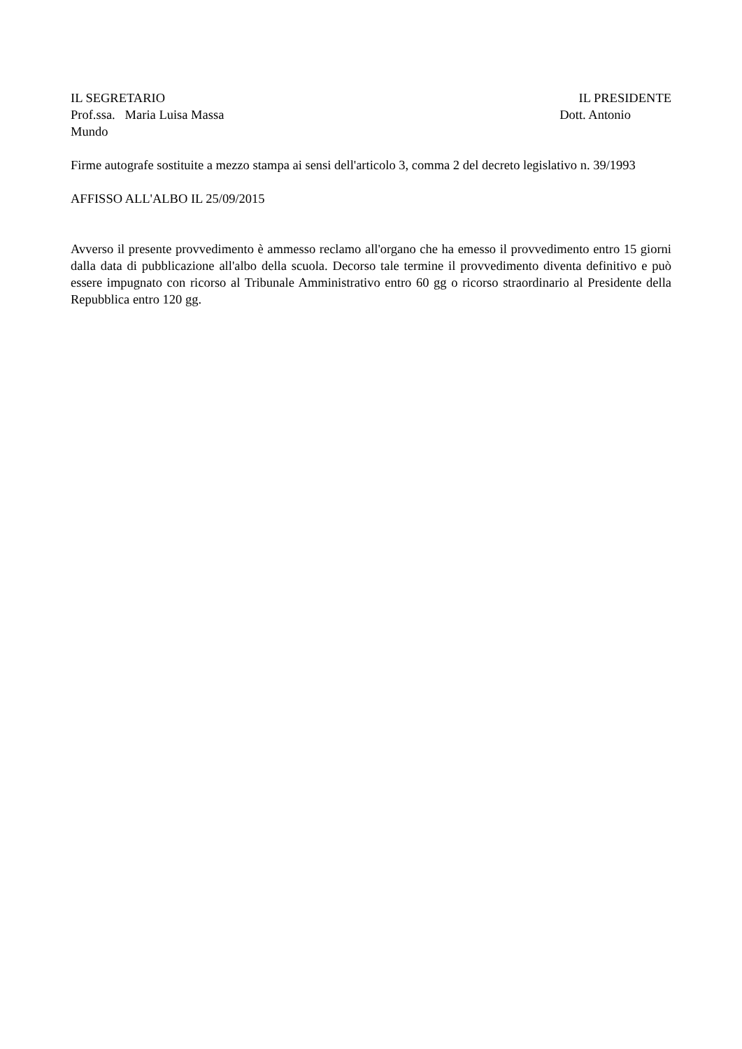IL SEGRETARIO IL PRESIDENTE
Prof.ssa. Maria Luisa Massa Dott. Antonio
Mundo
Firme autografe sostituite a mezzo stampa ai sensi dell'articolo 3, comma 2 del decreto legislativo n. 39/1993
AFFISSO ALL'ALBO IL 25/09/2015
Avverso il presente provvedimento è ammesso reclamo all'organo che ha emesso il provvedimento entro 15 giorni dalla data di pubblicazione all'albo della scuola. Decorso tale termine il provvedimento diventa definitivo e può essere impugnato con ricorso al Tribunale Amministrativo entro 60 gg o ricorso straordinario al Presidente della Repubblica entro 120 gg.